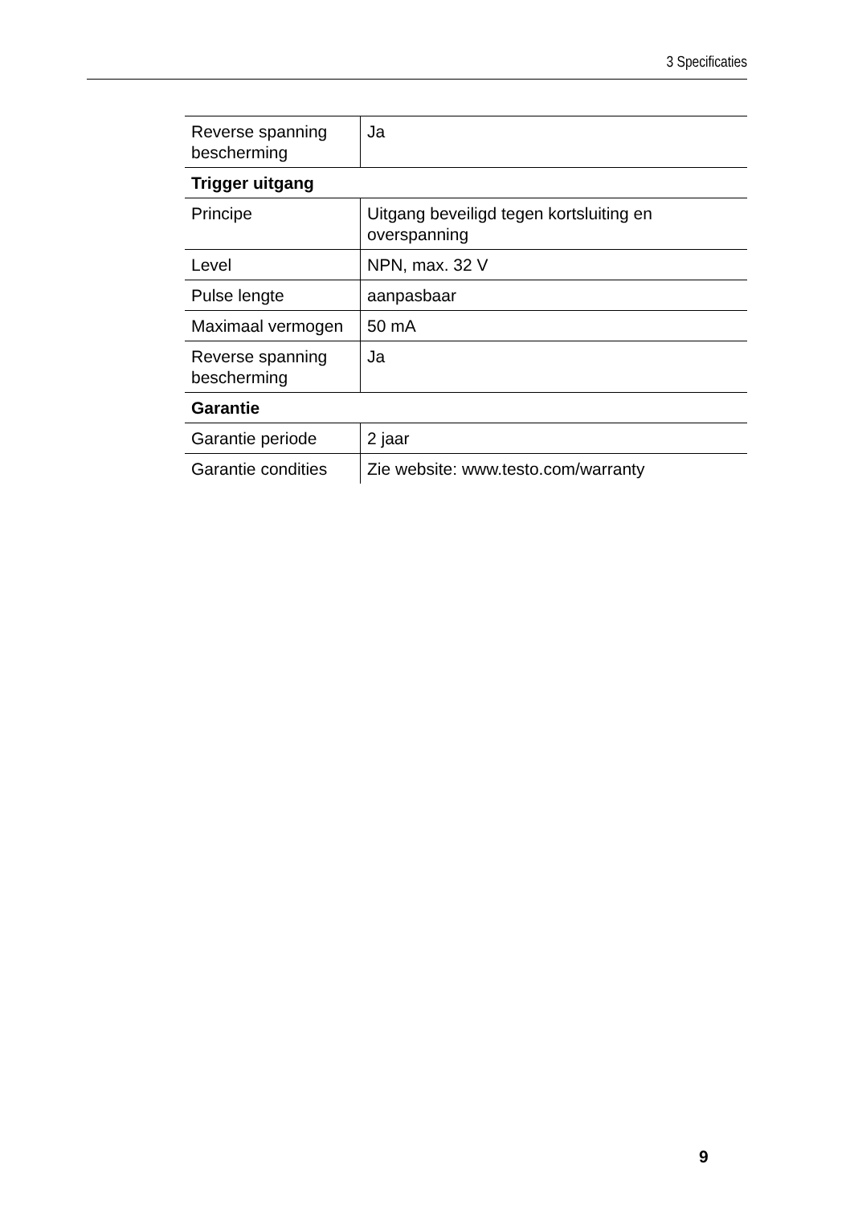3 Specificaties
| Reverse spanning bescherming | Ja |
| Trigger uitgang | |
| Principe | Uitgang beveiligd tegen kortsluiting en overspanning |
| Level | NPN, max. 32 V |
| Pulse lengte | aanpasbaar |
| Maximaal vermogen | 50 mA |
| Reverse spanning bescherming | Ja |
| Garantie | |
| Garantie periode | 2 jaar |
| Garantie condities | Zie website: www.testo.com/warranty |
9